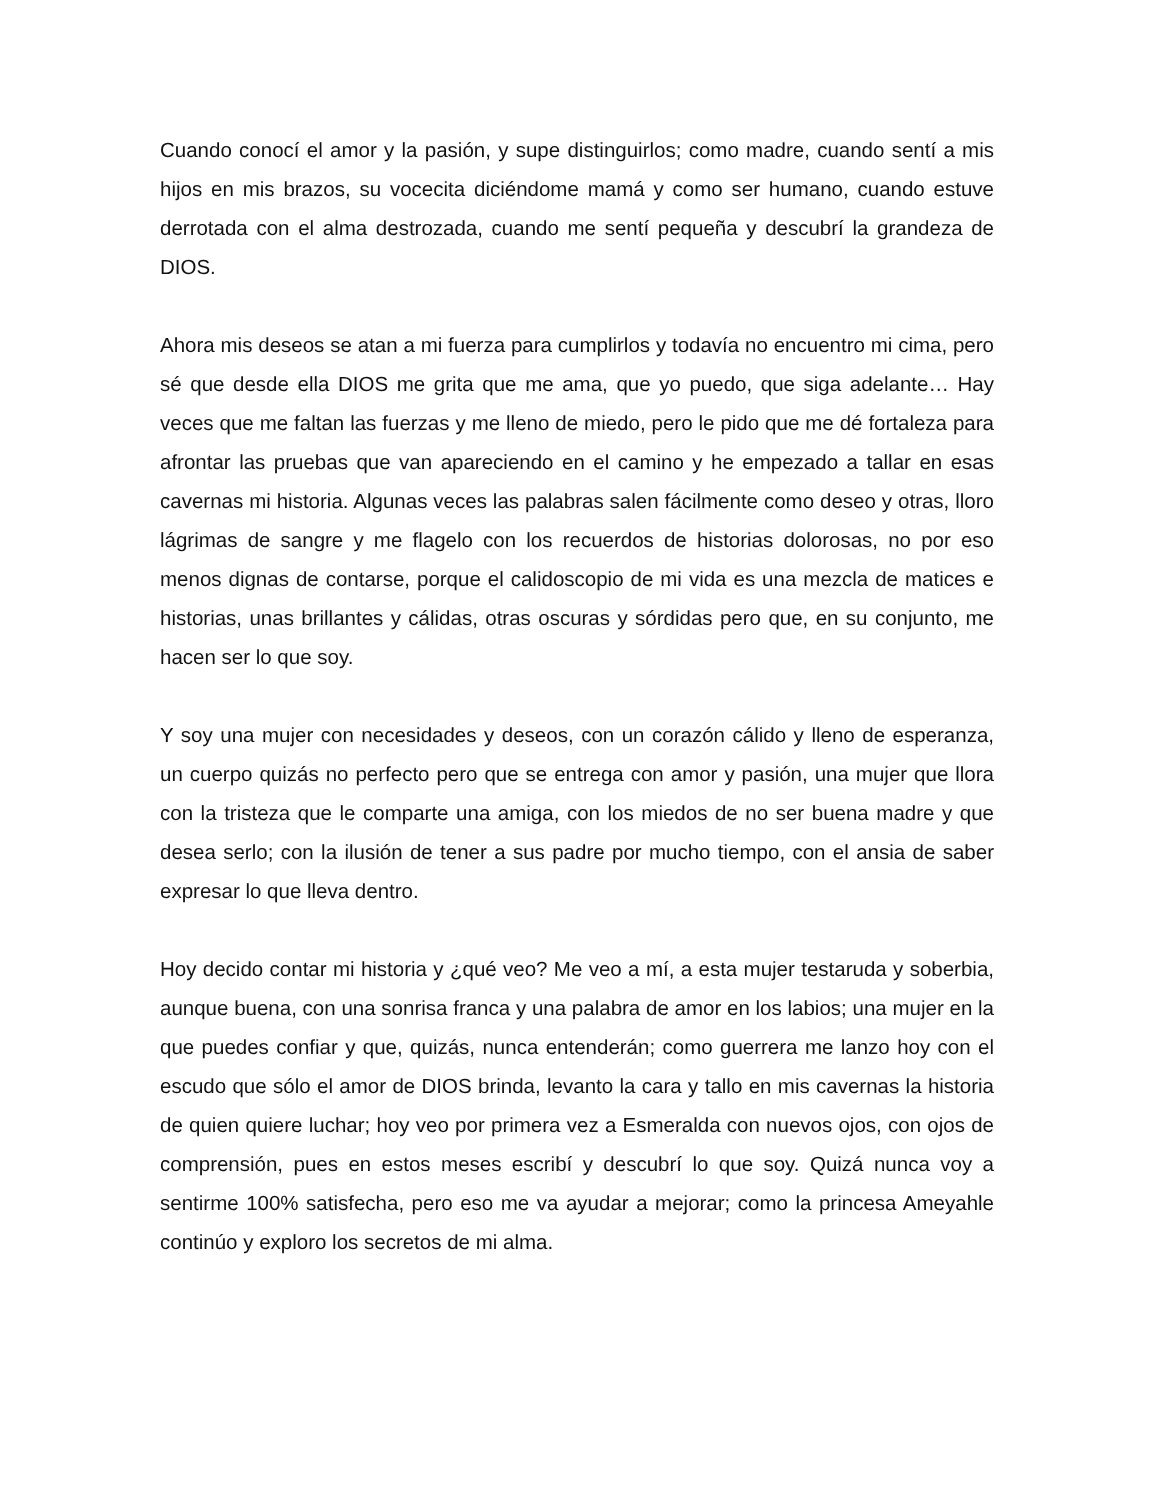Cuando conocí el amor y la pasión, y supe distinguirlos; como madre, cuando sentí a mis hijos en mis brazos, su vocecita diciéndome mamá y como ser humano, cuando estuve derrotada con el alma destrozada, cuando me sentí pequeña y descubrí la grandeza de DIOS.
Ahora mis deseos se atan a mi fuerza para cumplirlos y todavía no encuentro mi cima, pero sé que desde ella DIOS me grita que me ama, que yo puedo, que siga adelante… Hay veces que me faltan las fuerzas y me lleno de miedo, pero le pido que me dé fortaleza para afrontar las pruebas que van apareciendo en el camino y he empezado a tallar en esas cavernas mi historia. Algunas veces las palabras salen fácilmente como deseo y otras, lloro lágrimas de sangre y me flagelo con los recuerdos de historias dolorosas, no por eso menos dignas de contarse, porque el calidoscopio de mi vida es una mezcla de matices e historias, unas brillantes y cálidas, otras oscuras y sórdidas pero que, en su conjunto, me hacen ser lo que soy.
Y soy una mujer con necesidades y deseos, con un corazón cálido y lleno de esperanza, un cuerpo quizás no perfecto pero que se entrega con amor y pasión, una mujer que llora con la tristeza que le comparte una amiga, con los miedos de no ser buena madre y que desea serlo; con la ilusión de tener a sus padre por mucho tiempo, con el ansia de saber expresar lo que lleva dentro.
Hoy decido contar mi historia y ¿qué veo? Me veo a mí, a esta mujer testaruda y soberbia, aunque buena, con una sonrisa franca y una palabra de amor en los labios; una mujer en la que puedes confiar y que, quizás, nunca entenderán; como guerrera me lanzo hoy con el escudo que sólo el amor de DIOS brinda, levanto la cara y tallo en mis cavernas la historia de quien quiere luchar; hoy veo por primera vez a Esmeralda con nuevos ojos, con ojos de comprensión, pues en estos meses escribí y descubrí lo que soy. Quizá nunca voy a sentirme 100% satisfecha, pero eso me va ayudar a mejorar; como la princesa Ameyahle continúo y exploro los secretos de mi alma.